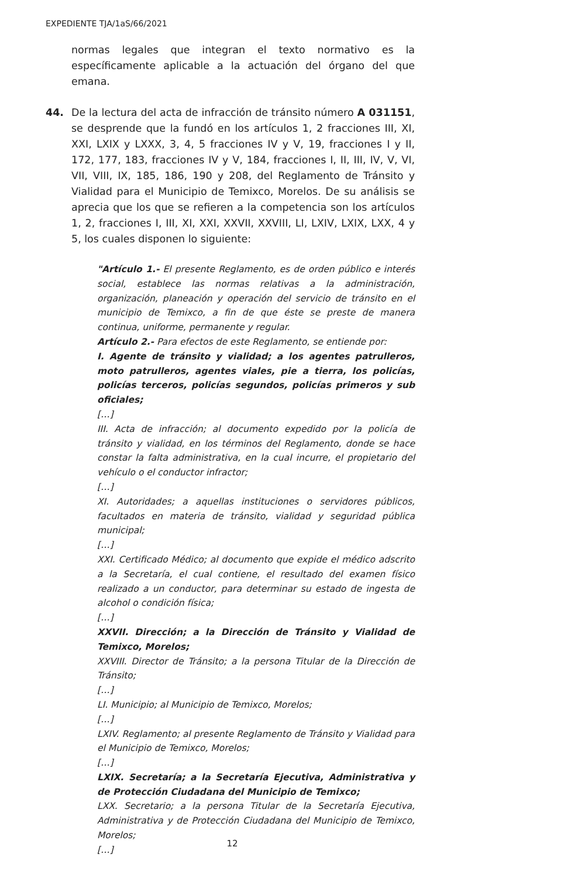EXPEDIENTE TJA/1aS/66/2021
normas legales que integran el texto normativo es la específicamente aplicable a la actuación del órgano del que emana.
44. De la lectura del acta de infracción de tránsito número A 031151, se desprende que la fundó en los artículos 1, 2 fracciones III, XI, XXI, LXIX y LXXX, 3, 4, 5 fracciones IV y V, 19, fracciones I y II, 172, 177, 183, fracciones IV y V, 184, fracciones I, II, III, IV, V, VI, VII, VIII, IX, 185, 186, 190 y 208, del Reglamento de Tránsito y Vialidad para el Municipio de Temixco, Morelos. De su análisis se aprecia que los que se refieren a la competencia son los artículos 1, 2, fracciones I, III, XI, XXI, XXVII, XXVIII, LI, LXIV, LXIX, LXX, 4 y 5, los cuales disponen lo siguiente:
"Artículo 1.- El presente Reglamento, es de orden público e interés social, establece las normas relativas a la administración, organización, planeación y operación del servicio de tránsito en el municipio de Temixco, a fin de que éste se preste de manera continua, uniforme, permanente y regular.
Artículo 2.- Para efectos de este Reglamento, se entiende por:
I. Agente de tránsito y vialidad; a los agentes patrulleros, moto patrulleros, agentes viales, pie a tierra, los policías, policías terceros, policías segundos, policías primeros y sub oficiales;
[…]
III. Acta de infracción; al documento expedido por la policía de tránsito y vialidad, en los términos del Reglamento, donde se hace constar la falta administrativa, en la cual incurre, el propietario del vehículo o el conductor infractor;
[…]
XI. Autoridades; a aquellas instituciones o servidores públicos, facultados en materia de tránsito, vialidad y seguridad pública municipal;
[…]
XXI. Certificado Médico; al documento que expide el médico adscrito a la Secretaría, el cual contiene, el resultado del examen físico realizado a un conductor, para determinar su estado de ingesta de alcohol o condición física;
[…]
XXVII. Dirección; a la Dirección de Tránsito y Vialidad de Temixco, Morelos;
XXVIII. Director de Tránsito; a la persona Titular de la Dirección de Tránsito;
[…]
LI. Municipio; al Municipio de Temixco, Morelos;
[…]
LXIV. Reglamento; al presente Reglamento de Tránsito y Vialidad para el Municipio de Temixco, Morelos;
[…]
LXIX. Secretaría; a la Secretaría Ejecutiva, Administrativa y de Protección Ciudadana del Municipio de Temixco;
LXX. Secretario; a la persona Titular de la Secretaría Ejecutiva, Administrativa y de Protección Ciudadana del Municipio de Temixco, Morelos;
[…]
12